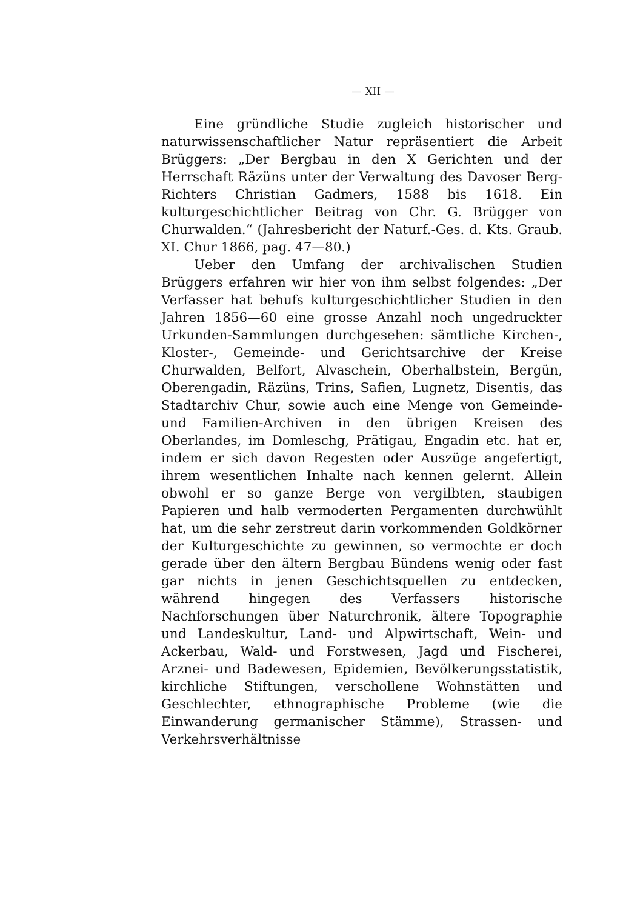— XII —
Eine gründliche Studie zugleich historischer und naturwissenschaftlicher Natur repräsentiert die Arbeit Brüggers: „Der Bergbau in den X Gerichten und der Herrschaft Räzüns unter der Verwaltung des Davoser Berg-Richters Christian Gadmers, 1588 bis 1618. Ein kulturgeschichtlicher Beitrag von Chr. G. Brügger von Churwalden.“ (Jahresbericht der Naturf.-Ges. d. Kts. Graub. XI. Chur 1866, pag. 47—80.)
Ueber den Umfang der archivalischen Studien Brüggers erfahren wir hier von ihm selbst folgendes: „Der Verfasser hat behufs kulturgeschichtlicher Studien in den Jahren 1856—60 eine grosse Anzahl noch ungedruckter Urkunden-Sammlungen durchgesehen: sämtliche Kirchen-, Kloster-, Gemeinde- und Gerichtsarchive der Kreise Churwalden, Belfort, Alvaschein, Oberhalbstein, Bergün, Oberengadin, Räzüns, Trins, Safien, Lugnetz, Disentis, das Stadtarchiv Chur, sowie auch eine Menge von Gemeinde- und Familien-Archiven in den übrigen Kreisen des Oberlandes, im Domleschg, Prätigau, Engadin etc. hat er, indem er sich davon Regesten oder Auszüge angefertigt, ihrem wesentlichen Inhalte nach kennen gelernt. Allein obwohl er so ganze Berge von vergilbten, staubigen Papieren und halb vermoderten Pergamenten durchwühlt hat, um die sehr zerstreut darin vorkommenden Goldkörner der Kulturgeschichte zu gewinnen, so vermochte er doch gerade über den ältern Bergbau Bündens wenig oder fast gar nichts in jenen Geschichtsquellen zu entdecken, während hingegen des Verfassers historische Nachforschungen über Naturchronik, ältere Topographie und Landeskultur, Land- und Alpwirtschaft, Wein- und Ackerbau, Wald- und Forstwesen, Jagd und Fischerei, Arznei- und Badewesen, Epidemien, Bevölkerungsstatistik, kirchliche Stiftungen, verschollene Wohnstätten und Geschlechter, ethnographische Probleme (wie die Einwanderung germanischer Stämme), Strassen- und Verkehrsverhältnisse